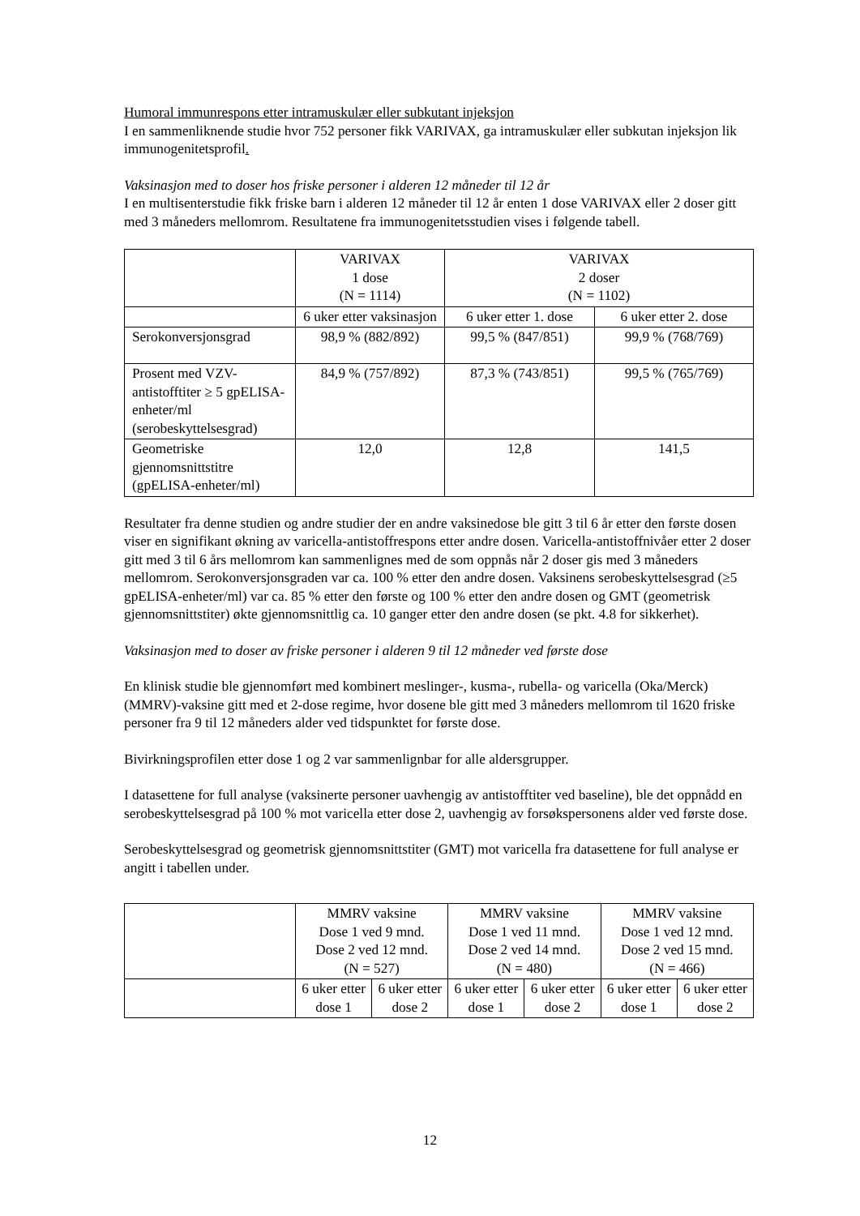Humoral immunrespons etter intramuskulær eller subkutant injeksjon
I en sammenliknende studie hvor 752 personer fikk VARIVAX, ga intramuskulær eller subkutan injeksjon lik immunogenitetsprofil.
Vaksinasjon med to doser hos friske personer i alderen 12 måneder til 12 år
I en multisenterstudie fikk friske barn i alderen 12 måneder til 12 år enten 1 dose VARIVAX eller 2 doser gitt med 3 måneders mellomrom. Resultatene fra immunogenitetsstudien vises i følgende tabell.
| | VARIVAX 1 dose (N = 1114) | VARIVAX 2 doser (N = 1102) | |
| | 6 uker etter vaksinasjon | 6 uker etter 1. dose | 6 uker etter 2. dose |
| Serokonversjonsgrad | 98,9 % (882/892) | 99,5 % (847/851) | 99,9 % (768/769) |
| Prosent med VZV-antistofftiter ≥ 5 gpELISA-enheter/ml (serobeskyttelsesgrad) | 84,9 % (757/892) | 87,3 % (743/851) | 99,5 % (765/769) |
| Geometriske gjennomsnittstitre (gpELISA-enheter/ml) | 12,0 | 12,8 | 141,5 |
Resultater fra denne studien og andre studier der en andre vaksinedose ble gitt 3 til 6 år etter den første dosen viser en signifikant økning av varicella-antistoffrespons etter andre dosen. Varicella-antistoffnivåer etter 2 doser gitt med 3 til 6 års mellomrom kan sammenlignes med de som oppnås når 2 doser gis med 3 måneders mellomrom. Serokonversjonsgraden var ca. 100 % etter den andre dosen. Vaksinens serobeskyttelsesgrad (≥5 gpELISA-enheter/ml) var ca. 85 % etter den første og 100 % etter den andre dosen og GMT (geometrisk gjennomsnittstiter) økte gjennomsnittlig ca. 10 ganger etter den andre dosen (se pkt. 4.8 for sikkerhet).
Vaksinasjon med to doser av friske personer i alderen 9 til 12 måneder ved første dose
En klinisk studie ble gjennomført med kombinert meslinger-, kusma-, rubella- og varicella (Oka/Merck)(MMRV)-vaksine gitt med et 2-dose regime, hvor dosene ble gitt med 3 måneders mellomrom til 1620 friske personer fra 9 til 12 måneders alder ved tidspunktet for første dose.
Bivirkningsprofilen etter dose 1 og 2 var sammenlignbar for alle aldersgrupper.
I datasettene for full analyse (vaksinerte personer uavhengig av antistofftiter ved baseline), ble det oppnådd en serobeskyttelsesgrad på 100 % mot varicella etter dose 2, uavhengig av forsøkspersonens alder ved første dose.
Serobeskyttelsesgrad og geometrisk gjennomsnittstiter (GMT) mot varicella fra datasettene for full analyse er angitt i tabellen under.
| | MMRV vaksine Dose 1 ved 9 mnd. Dose 2 ved 12 mnd. (N = 527) | | MMRV vaksine Dose 1 ved 11 mnd. Dose 2 ved 14 mnd. (N = 480) | | MMRV vaksine Dose 1 ved 12 mnd. Dose 2 ved 15 mnd. (N = 466) | |
| | 6 uker etter dose 1 | 6 uker etter dose 2 | 6 uker etter dose 1 | 6 uker etter dose 2 | 6 uker etter dose 1 | 6 uker etter dose 2 |
12